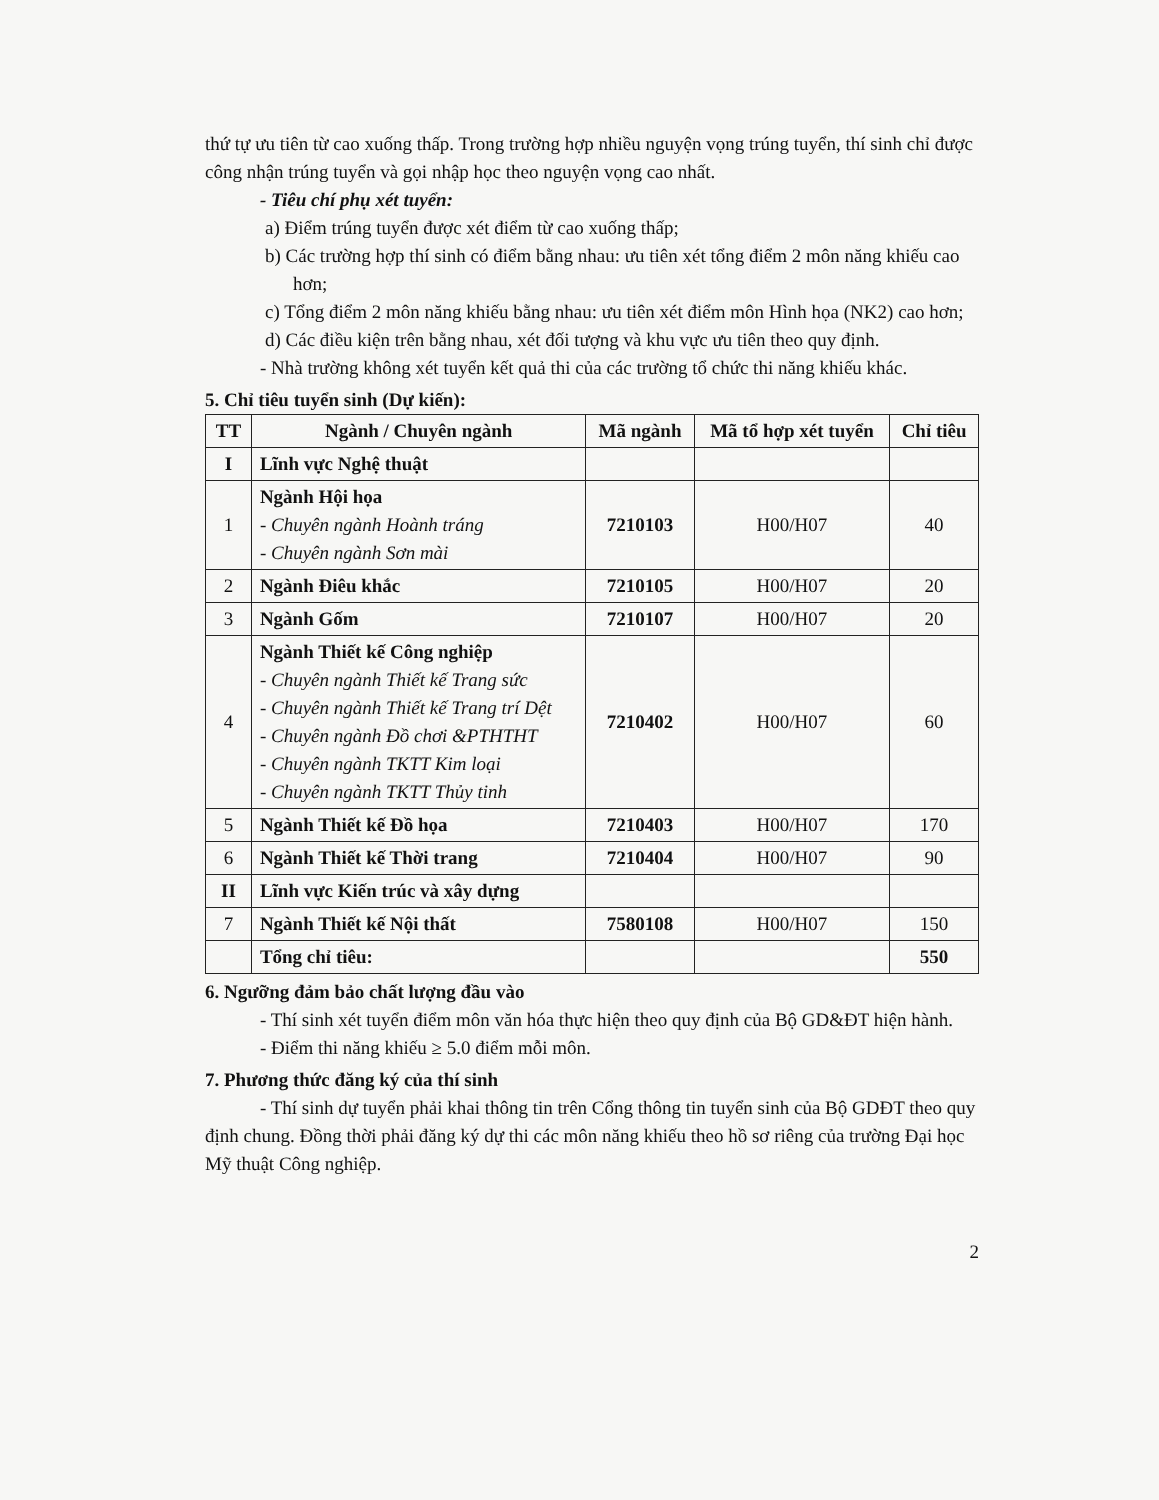thứ tự ưu tiên từ cao xuống thấp. Trong trường hợp nhiều nguyện vọng trúng tuyển, thí sinh chỉ được công nhận trúng tuyển và gọi nhập học theo nguyện vọng cao nhất.
- Tiêu chí phụ xét tuyển:
a) Điểm trúng tuyển được xét điểm từ cao xuống thấp;
b) Các trường hợp thí sinh có điểm bằng nhau: ưu tiên xét tổng điểm 2 môn năng khiếu cao hơn;
c) Tổng điểm 2 môn năng khiếu bằng nhau: ưu tiên xét điểm môn Hình họa (NK2) cao hơn;
d) Các điều kiện trên bằng nhau, xét đối tượng và khu vực ưu tiên theo quy định.
- Nhà trường không xét tuyển kết quả thi của các trường tổ chức thi năng khiếu khác.
5. Chỉ tiêu tuyển sinh (Dự kiến):
| TT | Ngành / Chuyên ngành | Mã ngành | Mã tổ hợp xét tuyển | Chỉ tiêu |
| --- | --- | --- | --- | --- |
| I | Lĩnh vực Nghệ thuật | | | |
| 1 | Ngành Hội họa - Chuyên ngành Hoành tráng - Chuyên ngành Sơn mài | 7210103 | H00/H07 | 40 |
| 2 | Ngành Điêu khắc | 7210105 | H00/H07 | 20 |
| 3 | Ngành Gốm | 7210107 | H00/H07 | 20 |
| 4 | Ngành Thiết kế Công nghiệp - Chuyên ngành Thiết kế Trang sức - Chuyên ngành Thiết kế Trang trí Dệt - Chuyên ngành Đồ chơi &PTHTHT - Chuyên ngành TKTT Kim loại - Chuyên ngành TKTT Thủy tinh | 7210402 | H00/H07 | 60 |
| 5 | Ngành Thiết kế Đồ họa | 7210403 | H00/H07 | 170 |
| 6 | Ngành Thiết kế Thời trang | 7210404 | H00/H07 | 90 |
| II | Lĩnh vực Kiến trúc và xây dựng | | | |
| 7 | Ngành Thiết kế Nội thất | 7580108 | H00/H07 | 150 |
| | Tổng chỉ tiêu: | | | 550 |
6. Ngưỡng đảm bảo chất lượng đầu vào
- Thí sinh xét tuyển điểm môn văn hóa thực hiện theo quy định của Bộ GD&ĐT hiện hành.
- Điểm thi năng khiếu ≥ 5.0 điểm mỗi môn.
7. Phương thức đăng ký của thí sinh
- Thí sinh dự tuyển phải khai thông tin trên Cổng thông tin tuyển sinh của Bộ GDĐT theo quy định chung. Đồng thời phải đăng ký dự thi các môn năng khiếu theo hồ sơ riêng của trường Đại học Mỹ thuật Công nghiệp.
2